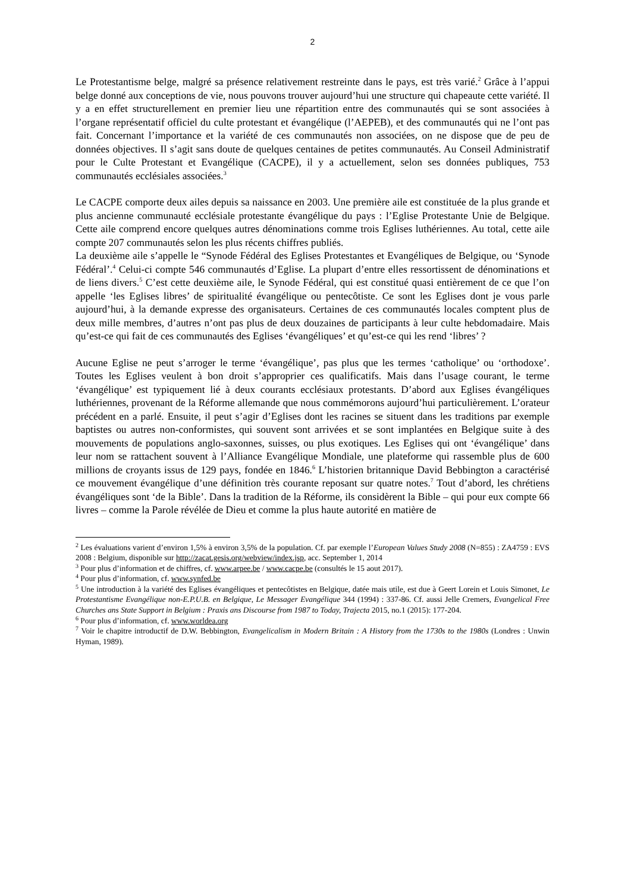2
Le Protestantisme belge, malgré sa présence relativement restreinte dans le pays, est très varié.<sup>2</sup> Grâce à l’appui belge donné aux conceptions de vie, nous pouvons trouver aujourd’hui une structure qui chapeaute cette variété. Il y a en effet structurellement en premier lieu une répartition entre des communautés qui se sont associées à l’organe représentatif officiel du culte protestant et évangélique (l’AEPEB), et des communautés qui ne l’ont pas fait. Concernant l’importance et la variété de ces communautés non associées, on ne dispose que de peu de données objectives. Il s’agit sans doute de quelques centaines de petites communautés. Au Conseil Administratif pour le Culte Protestant et Evangélique (CACPE), il y a actuellement, selon ses données publiques, 753 communautés ecclésiales associées.<sup>3</sup>
Le CACPE comporte deux ailes depuis sa naissance en 2003. Une première aile est constituée de la plus grande et plus ancienne communauté ecclésiale protestante évangélique du pays : l’Eglise Protestante Unie de Belgique. Cette aile comprend encore quelques autres dénominations comme trois Eglises luthériennes. Au total, cette aile compte 207 communautés selon les plus récents chiffres publiés.
La deuxième aile s’appelle le “Synode Fédéral des Eglises Protestantes et Evangéliques de Belgique, ou ‘Synode Fédéral’.<sup>4</sup> Celui-ci compte 546 communautés d’Eglise. La plupart d’entre elles ressortissent de dénominations et de liens divers.<sup>5</sup> C’est cette deuxième aile, le Synode Fédéral, qui est constitué quasi entièrement de ce que l’on appelle ‘les Eglises libres’ de spiritualité évangélique ou pentecôtiste. Ce sont les Eglises dont je vous parle aujourd’hui, à la demande expresse des organisateurs. Certaines de ces communautés locales comptent plus de deux mille membres, d’autres n’ont pas plus de deux douzaines de participants à leur culte hebdomadaire. Mais qu’est-ce qui fait de ces communautés des Eglises ‘évangéliques’ et qu’est-ce qui les rend ‘libres’ ?
Aucune Eglise ne peut s’arroger le terme ‘évangélique’, pas plus que les termes ‘catholique’ ou ‘orthodoxe’. Toutes les Eglises veulent à bon droit s’approprier ces qualificatifs. Mais dans l’usage courant, le terme ‘évangélique’ est typiquement lié à deux courants ecclésiaux protestants. D’abord aux Eglises évangéliques luthériennes, provenant de la Réforme allemande que nous commémorons aujourd’hui particulièrement. L’orateur précédent en a parlé. Ensuite, il peut s’agir d’Eglises dont les racines se situent dans les traditions par exemple baptistes ou autres non-conformistes, qui souvent sont arrivées et se sont implantées en Belgique suite à des mouvements de populations anglo-saxonnes, suisses, ou plus exotiques. Les Eglises qui ont ‘évangélique’ dans leur nom se rattachent souvent à l’Alliance Evangélique Mondiale, une plateforme qui rassemble plus de 600 millions de croyants issus de 129 pays, fondée en 1846.<sup>6</sup> L’historien britannique David Bebbington a caractérisé ce mouvement évangélique d’une définition très courante reposant sur quatre notes.<sup>7</sup> Tout d’abord, les chrétiens évangéliques sont ‘de la Bible’. Dans la tradition de la Réforme, ils considèrent la Bible – qui pour eux compte 66 livres – comme la Parole révélée de Dieu et comme la plus haute autorité en matière de
<sup>2</sup> Les évaluations varient d’environ 1,5% à environ 3,5% de la population. Cf. par exemple l’European Values Study 2008 (N=855) : ZA4759 : EVS 2008 : Belgium, disponible sur http://zacat.gesis.org/webview/index.jsp, acc. September 1, 2014
<sup>3</sup> Pour plus d’information et de chiffres, cf. www.arpee.be / www.cacpe.be (consultés le 15 aout 2017).
<sup>4</sup> Pour plus d’information, cf. www.synfed.be
<sup>5</sup> Une introduction à la variété des Eglises évangéliques et pentecôtistes en Belgique, datée mais utile, est due à Geert Lorein et Louis Simonet, Le Protestantisme Evangélique non-E.P.U.B. en Belgique, Le Messager Evangélique 344 (1994) : 337-86. Cf. aussi Jelle Cremers, Evangelical Free Churches ans State Support in Belgium : Praxis ans Discourse from 1987 to Today, Trajecta 2015, no.1 (2015): 177-204.
<sup>6</sup> Pour plus d’information, cf. www.worldea.org
<sup>7</sup> Voir le chapitre introductif de D.W. Bebbington, Evangelicalism in Modern Britain : A History from the 1730s to the 1980s (Londres : Unwin Hyman, 1989).